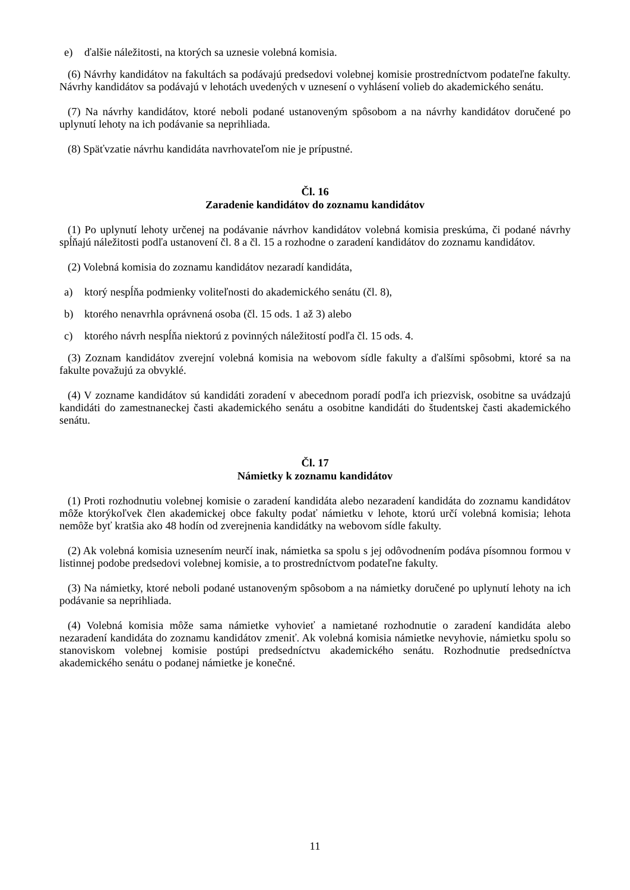e) ďalšie náležitosti, na ktorých sa uznesie volebná komisia.
(6) Návrhy kandidátov na fakultách sa podávajú predsedovi volebnej komisie prostredníctvom podateľne fakulty. Návrhy kandidátov sa podávajú v lehotách uvedených v uznesení o vyhlásení volieb do akademického senátu.
(7) Na návrhy kandidátov, ktoré neboli podané ustanoveným spôsobom a na návrhy kandidátov doručené po uplynutí lehoty na ich podávanie sa neprihliada.
(8) Späťvzatie návrhu kandidáta navrhovateľom nie je prípustné.
Čl. 16
Zaradenie kandidátov do zoznamu kandidátov
(1) Po uplynutí lehoty určenej na podávanie návrhov kandidátov volebná komisia preskúma, či podané návrhy spĺňajú náležitosti podľa ustanovení čl. 8 a čl. 15 a rozhodne o zaradení kandidátov do zoznamu kandidátov.
(2) Volebná komisia do zoznamu kandidátov nezaradí kandidáta,
a) ktorý nespĺňa podmienky voliteľnosti do akademického senátu (čl. 8),
b) ktorého nenavrhla oprávnená osoba (čl. 15 ods. 1 až 3) alebo
c) ktorého návrh nespĺňa niektorú z povinných náležitostí podľa čl. 15 ods. 4.
(3) Zoznam kandidátov zverejní volebná komisia na webovom sídle fakulty a ďalšími spôsobmi, ktoré sa na fakulte považujú za obvyklé.
(4) V zozname kandidátov sú kandidáti zoradení v abecednom poradí podľa ich priezvisk, osobitne sa uvádzajú kandidáti do zamestnaneckej časti akademického senátu a osobitne kandidáti do študentskej časti akademického senátu.
Čl. 17
Námietky k zoznamu kandidátov
(1) Proti rozhodnutiu volebnej komisie o zaradení kandidáta alebo nezaradení kandidáta do zoznamu kandidátov môže ktorýkoľvek člen akademickej obce fakulty podať námietku v lehote, ktorú určí volebná komisia; lehota nemôže byť kratšia ako 48 hodín od zverejnenia kandidátky na webovom sídle fakulty.
(2) Ak volebná komisia uznesením neurčí inak, námietka sa spolu s jej odôvodnením podáva písomnou formou v listinnej podobe predsedovi volebnej komisie, a to prostredníctvom podateľne fakulty.
(3) Na námietky, ktoré neboli podané ustanoveným spôsobom a na námietky doručené po uplynutí lehoty na ich podávanie sa neprihliada.
(4) Volebná komisia môže sama námietke vyhovieť a namietané rozhodnutie o zaradení kandidáta alebo nezaradení kandidáta do zoznamu kandidátov zmeniť. Ak volebná komisia námietke nevyhovie, námietku spolu so stanoviskom volebnej komisie postúpi predsedníctvu akademického senátu. Rozhodnutie predsedníctva akademického senátu o podanej námietke je konečné.
11